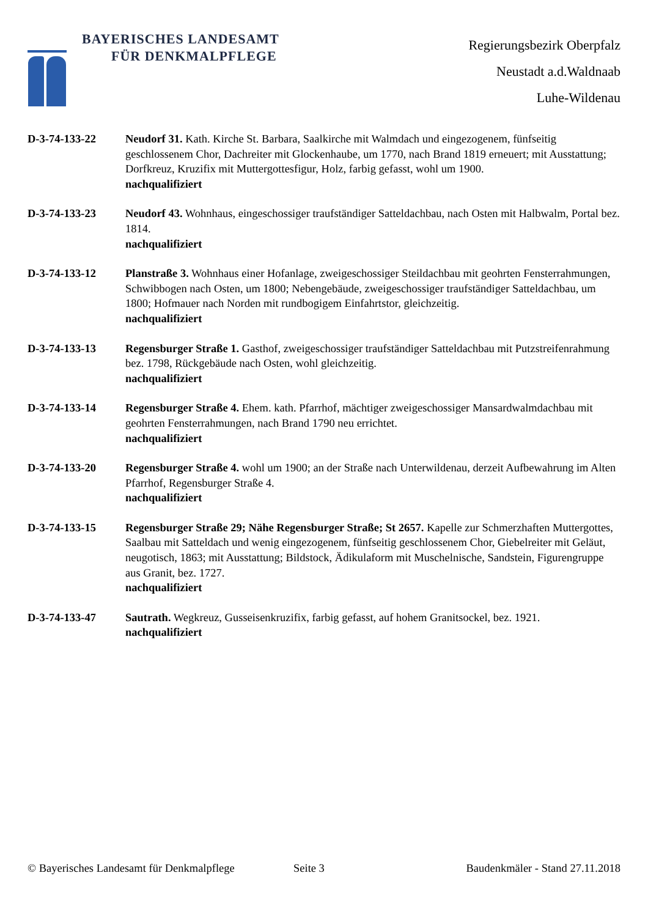BAYERISCHES LANDESAMT
FÜR DENKMALPFLEGE
Regierungsbezirk Oberpfalz
Neustadt a.d.Waldnaab
Luhe-Wildenau
D-3-74-133-22 Neudorf 31. Kath. Kirche St. Barbara, Saalkirche mit Walmdach und eingezogenem, fünfseitig geschlossenem Chor, Dachreiter mit Glockenhaube, um 1770, nach Brand 1819 erneuert; mit Ausstattung; Dorfkreuz, Kruzifix mit Muttergottesfigur, Holz, farbig gefasst, wohl um 1900.
nachqualifiziert
D-3-74-133-23 Neudorf 43. Wohnhaus, eingeschossiger traufständiger Satteldachbau, nach Osten mit Halbwalm, Portal bez. 1814.
nachqualifiziert
D-3-74-133-12 Planstraße 3. Wohnhaus einer Hofanlage, zweigeschossiger Steildachbau mit geohrten Fensterrahmungen, Schwibbogen nach Osten, um 1800; Nebengebäude, zweigeschossiger traufständiger Satteldachbau, um 1800; Hofmauer nach Norden mit rundbogigem Einfahrtstor, gleichzeitig.
nachqualifiziert
D-3-74-133-13 Regensburger Straße 1. Gasthof, zweigeschossiger traufständiger Satteldachbau mit Putzstreifenrahmung bez. 1798, Rückgebäude nach Osten, wohl gleichzeitig.
nachqualifiziert
D-3-74-133-14 Regensburger Straße 4. Ehem. kath. Pfarrhof, mächtiger zweigeschossiger Mansardwalmdachbau mit geohrten Fensterrahmungen, nach Brand 1790 neu errichtet.
nachqualifiziert
D-3-74-133-20 Regensburger Straße 4. wohl um 1900; an der Straße nach Unterwildenau, derzeit Aufbewahrung im Alten Pfarrhof, Regensburger Straße 4.
nachqualifiziert
D-3-74-133-15 Regensburger Straße 29; Nähe Regensburger Straße; St 2657. Kapelle zur Schmerzhaften Muttergottes, Saalbau mit Satteldach und wenig eingezogenem, fünfseitig geschlossenem Chor, Giebelreiter mit Geläut, neugotisch, 1863; mit Ausstattung; Bildstock, Ädikulaform mit Muschelnische, Sandstein, Figurengruppe aus Granit, bez. 1727.
nachqualifiziert
D-3-74-133-47 Sautrath. Wegkreuz, Gusseisenkruzifix, farbig gefasst, auf hohem Granitsockel, bez. 1921.
nachqualifiziert
© Bayerisches Landesamt für Denkmalpflege Seite 3 Baudenkmäler - Stand 27.11.2018